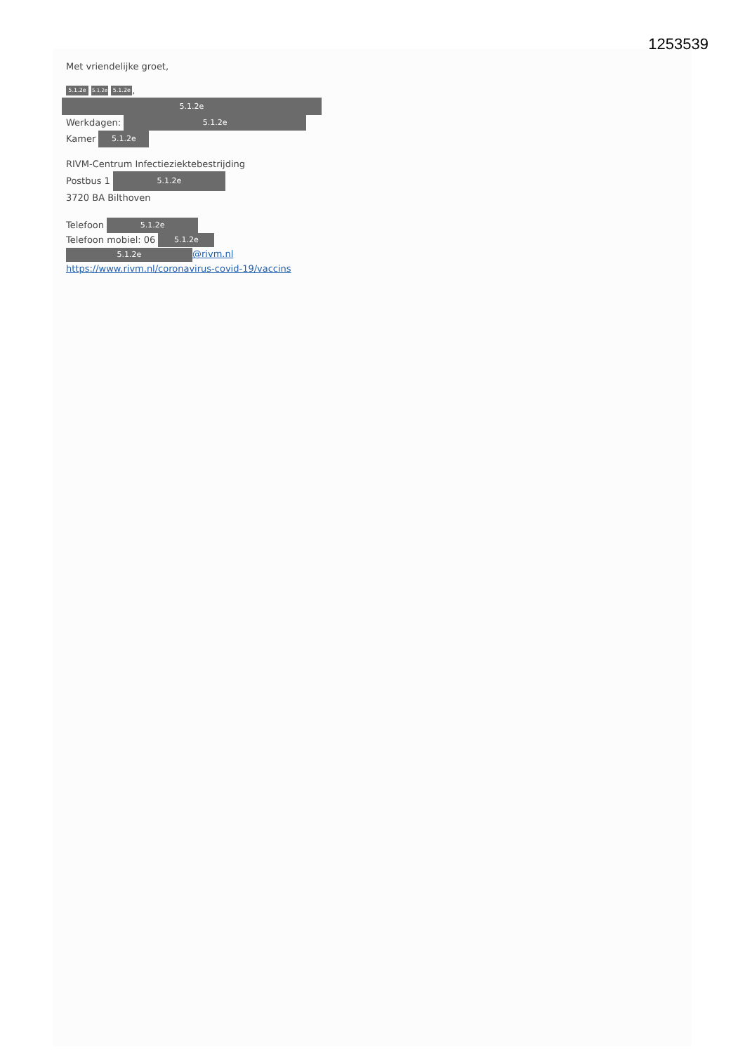1253539
Met vriendelijke groet,
5.1.2e 5.1.2e 5.1.2e,
5.1.2e
Werkdagen: 5.1.2e
Kamer 5.1.2e
RIVM-Centrum Infectieziektebestrijding
Postbus 1 5.1.2e
3720 BA Bilthoven
Telefoon 5.1.2e
Telefoon mobiel: 06 5.1.2e
5.1.2e @rivm.nl
https://www.rivm.nl/coronavirus-covid-19/vaccins